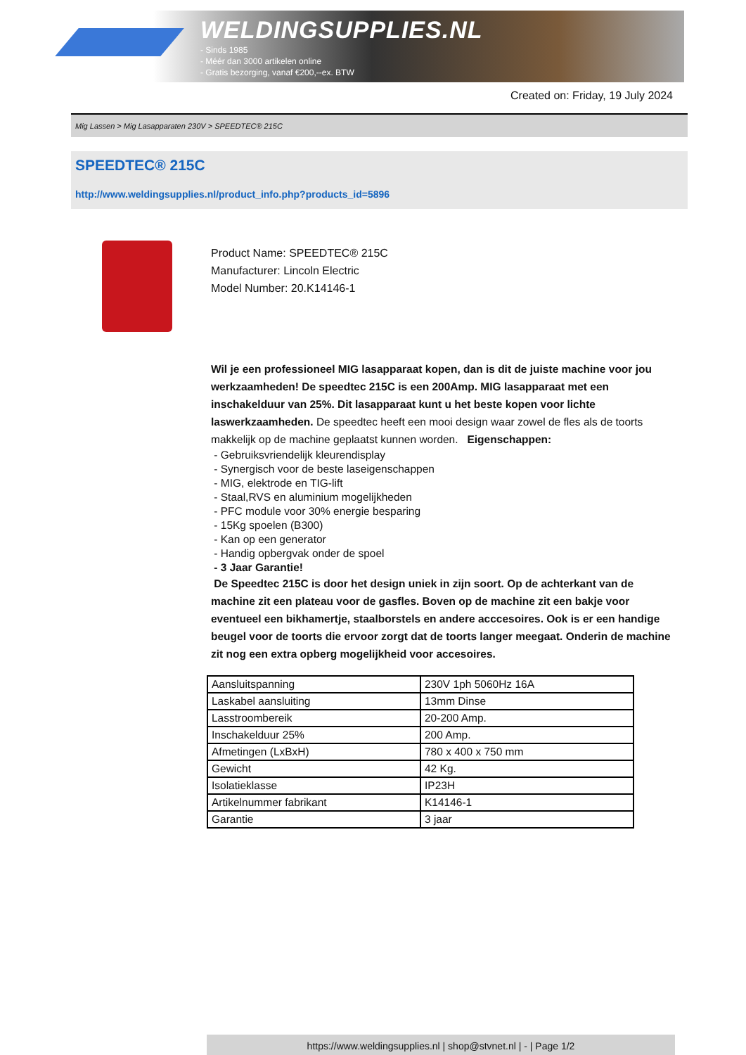WELDINGSUPPLIES.NL
- Sinds 1985
- Méér dan 3000 artikelen online
- Gratis bezorging, vanaf €200,--ex. BTW
Created on: Friday, 19 July 2024
Mig Lassen > Mig Lasapparaten 230V > SPEEDTEC® 215C
SPEEDTEC® 215C
http://www.weldingsupplies.nl/product_info.php?products_id=5896
Product Name: SPEEDTEC® 215C
Manufacturer: Lincoln Electric
Model Number: 20.K14146-1
Wil je een professioneel MIG lasapparaat kopen, dan is dit de juiste machine voor jou werkzaamheden! De speedtec 215C is een 200Amp. MIG lasapparaat met een inschakelduur van 25%. Dit lasapparaat kunt u het beste kopen voor lichte laswerkzaamheden. De speedtec heeft een mooi design waar zowel de fles als de toorts makkelijk op de machine geplaatst kunnen worden. Eigenschappen:
- Gebruiksvriendelijk kleurendisplay
- Synergisch voor de beste laseigenschappen
- MIG, elektrode en TIG-lift
- Staal,RVS en aluminium mogelijkheden
- PFC module voor 30% energie besparing
- 15Kg spoelen (B300)
- Kan op een generator
- Handig opbergvak onder de spoel
- 3 Jaar Garantie!
De Speedtec 215C is door het design uniek in zijn soort. Op de achterkant van de machine zit een plateau voor de gasfles. Boven op de machine zit een bakje voor eventueel een bikhamertje, staalborstels en andere acccesoires. Ook is er een handige beugel voor de toorts die ervoor zorgt dat de toorts langer meegaat. Onderin de machine zit nog een extra opberg mogelijkheid voor accesoires.
| Aansluitspanning | 230V 1ph 5060Hz 16A |
| Laskabel aansluiting | 13mm Dinse |
| Lasstroombereik | 20-200 Amp. |
| Inschakelduur 25% | 200 Amp. |
| Afmetingen (LxBxH) | 780 x 400 x 750 mm |
| Gewicht | 42 Kg. |
| Isolatieklasse | IP23H |
| Artikelnummer fabrikant | K14146-1 |
| Garantie | 3 jaar |
https://www.weldingsupplies.nl | shop@stvnet.nl | - | Page 1/2